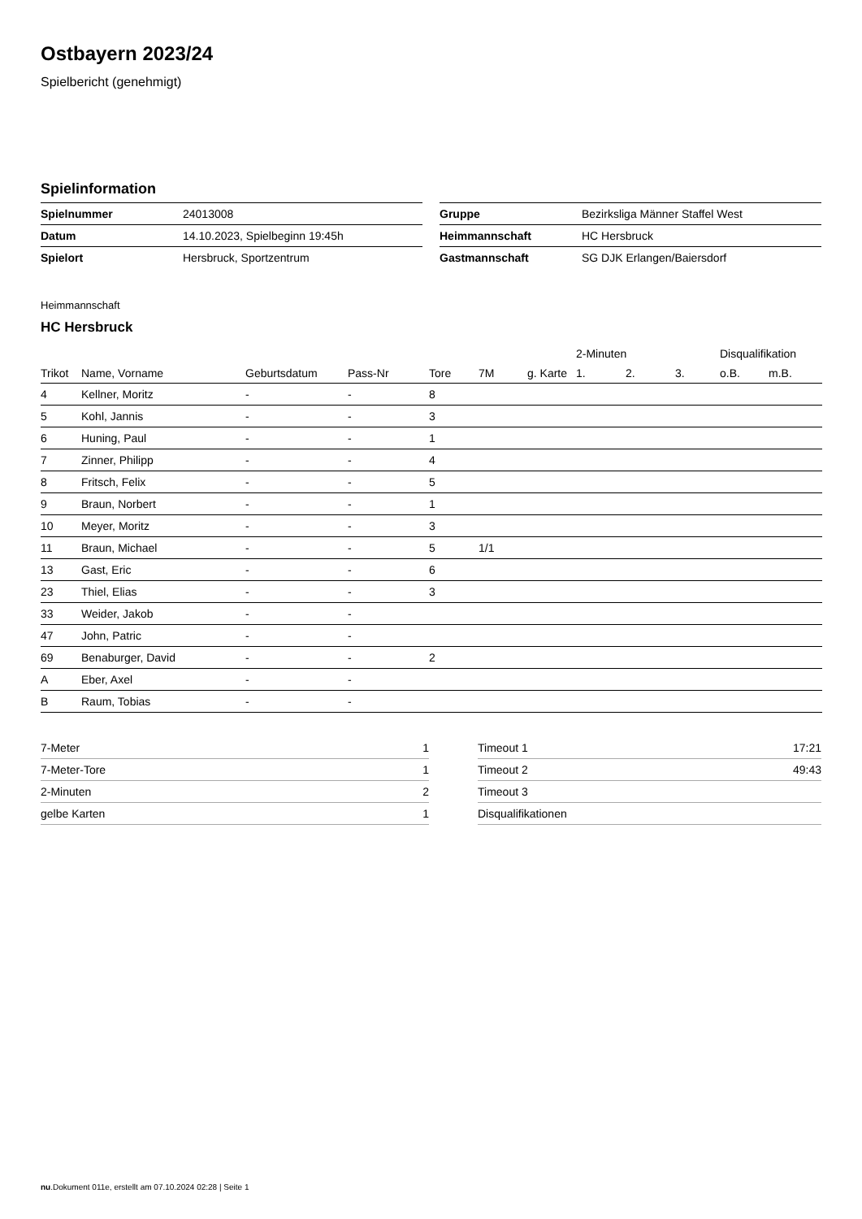Ostbayern 2023/24
Spielbericht (genehmigt)
Spielinformation
| Spielnummer | 24013008 |
| Datum | 14.10.2023, Spielbeginn 19:45h |
| Spielort | Hersbruck, Sportzentrum |
| Gruppe | Bezirksliga Männer Staffel West |
| Heimmannschaft | HC Hersbruck |
| Gastmannschaft | SG DJK Erlangen/Baiersdorf |
Heimmannschaft
HC Hersbruck
| | | | | | | | 2-Minuten | | | Disqualifikation | |
| --- | --- | --- | --- | --- | --- | --- | --- | --- | --- | --- | --- |
| Trikot | Name, Vorname | Geburtsdatum | Pass-Nr | Tore | 7M | g. Karte | 1. | 2. | 3. | o.B. | m.B. |
| 4 | Kellner, Moritz | - | - | 8 | | | | | | | |
| 5 | Kohl, Jannis | - | - | 3 | | | | | | | |
| 6 | Huning, Paul | - | - | 1 | | | | | | | |
| 7 | Zinner, Philipp | - | - | 4 | | | | | | | |
| 8 | Fritsch, Felix | - | - | 5 | | | | | | | |
| 9 | Braun, Norbert | - | - | 1 | | | | | | | |
| 10 | Meyer, Moritz | - | - | 3 | | | | | | | |
| 11 | Braun, Michael | - | - | 5 | 1/1 | | | | | | |
| 13 | Gast, Eric | - | - | 6 | | | | | | | |
| 23 | Thiel, Elias | - | - | 3 | | | | | | | |
| 33 | Weider, Jakob | - | - | | | | | | | | |
| 47 | John, Patric | - | - | | | | | | | | |
| 69 | Benaburger, David | - | - | 2 | | | | | | | |
| A | Eber, Axel | - | - | | | | | | | | |
| B | Raum, Tobias | - | - | | | | | | | | |
| 7-Meter | 1 |
| 7-Meter-Tore | 1 |
| 2-Minuten | 2 |
| gelbe Karten | 1 |
| Timeout 1 | 17:21 |
| Timeout 2 | 49:43 |
| Timeout 3 | |
| Disqualifikationen | |
nu.Dokument 011e, erstellt am 07.10.2024 02:28 | Seite 1